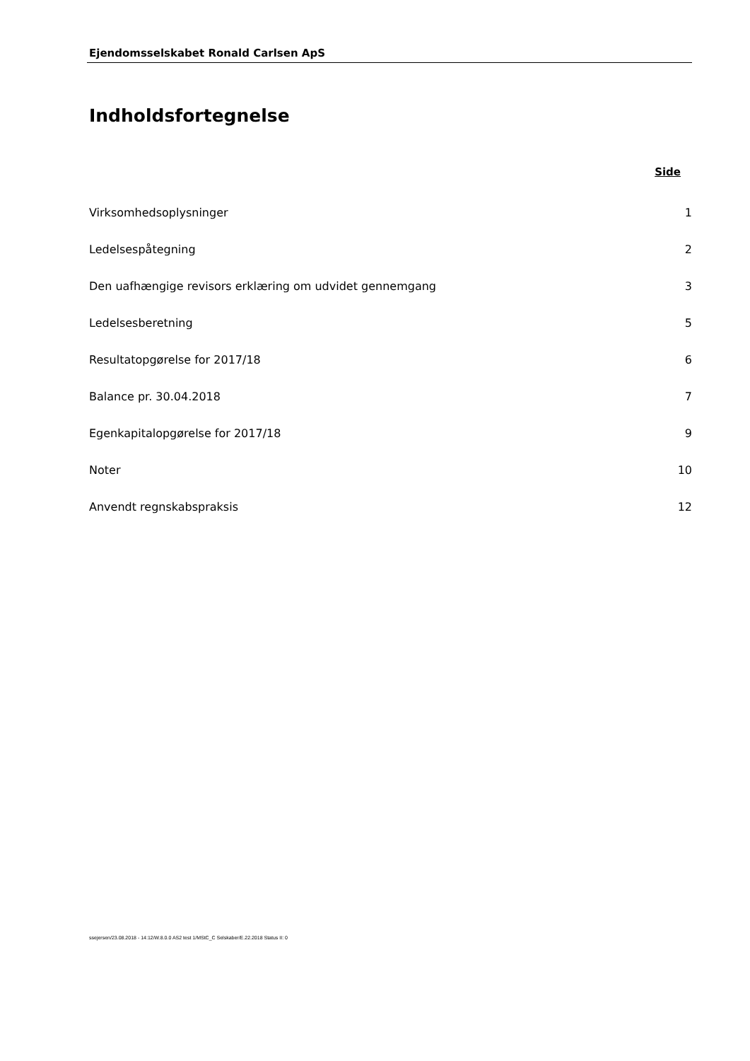Ejendomsselskabet Ronald Carlsen ApS
Indholdsfortegnelse
Side
| Virksomhedsoplysninger | 1 |
| Ledelsespåtegning | 2 |
| Den uafhængige revisors erklæring om udvidet gennemgang | 3 |
| Ledelsesberetning | 5 |
| Resultatopgørelse for 2017/18 | 6 |
| Balance pr. 30.04.2018 | 7 |
| Egenkapitalopgørelse for 2017/18 | 9 |
| Noter | 10 |
| Anvendt regnskabspraksis | 12 |
ssejersen/23.08.2018 - 14:12/W.8.0.0 AS2 test 1/MStC_C Selskaber/E.22.2018 Status II: 0